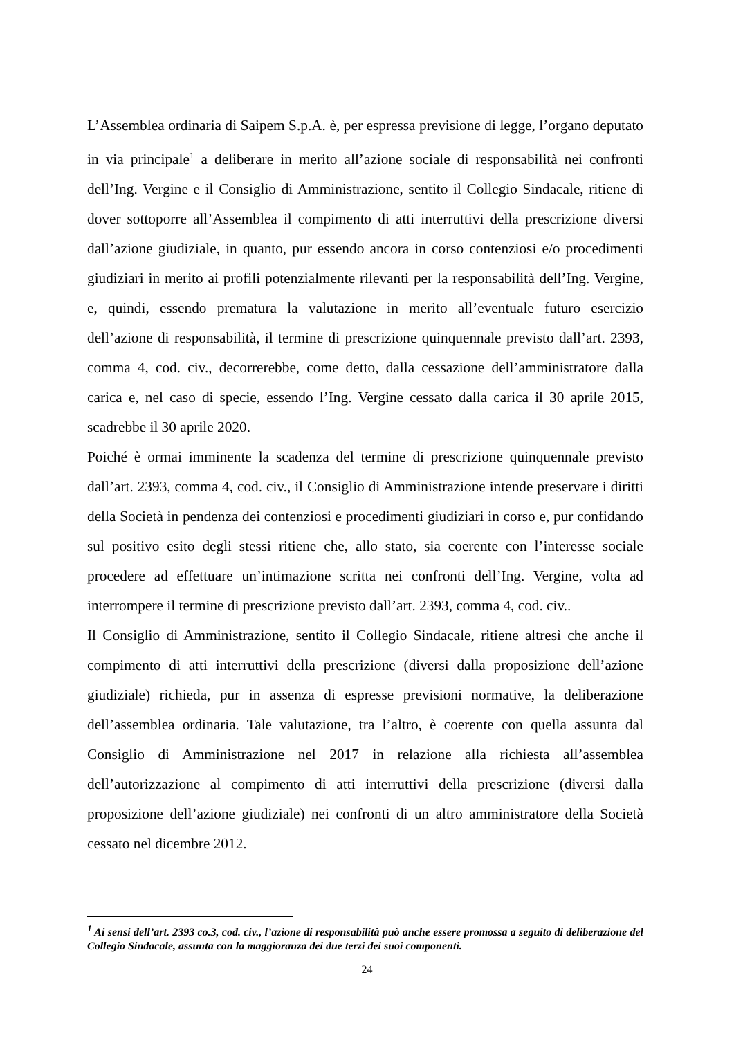L’Assemblea ordinaria di Saipem S.p.A. è, per espressa previsione di legge, l’organo deputato in via principale<sup>1</sup> a deliberare in merito all’azione sociale di responsabilità nei confronti dell’Ing. Vergine e il Consiglio di Amministrazione, sentito il Collegio Sindacale, ritiene di dover sottoporre all’Assemblea il compimento di atti interruttivi della prescrizione diversi dall’azione giudiziale, in quanto, pur essendo ancora in corso contenziosi e/o procedimenti giudiziari in merito ai profili potenzialmente rilevanti per la responsabilità dell’Ing. Vergine, e, quindi, essendo prematura la valutazione in merito all’eventuale futuro esercizio dell’azione di responsabilità, il termine di prescrizione quinquennale previsto dall’art. 2393, comma 4, cod. civ., decorrerebbe, come detto, dalla cessazione dell’amministratore dalla carica e, nel caso di specie, essendo l’Ing. Vergine cessato dalla carica il 30 aprile 2015, scadrebbe il 30 aprile 2020.
Poiché è ormai imminente la scadenza del termine di prescrizione quinquennale previsto dall’art. 2393, comma 4, cod. civ., il Consiglio di Amministrazione intende preservare i diritti della Società in pendenza dei contenziosi e procedimenti giudiziari in corso e, pur confidando sul positivo esito degli stessi ritiene che, allo stato, sia coerente con l’interesse sociale procedere ad effettuare un’intimazione scritta nei confronti dell’Ing. Vergine, volta ad interrompere il termine di prescrizione previsto dall’art. 2393, comma 4, cod. civ..
Il Consiglio di Amministrazione, sentito il Collegio Sindacale, ritiene altresì che anche il compimento di atti interruttivi della prescrizione (diversi dalla proposizione dell’azione giudiziale) richieda, pur in assenza di espresse previsioni normative, la deliberazione dell’assemblea ordinaria. Tale valutazione, tra l’altro, è coerente con quella assunta dal Consiglio di Amministrazione nel 2017 in relazione alla richiesta all’assemblea dell’autorizzazione al compimento di atti interruttivi della prescrizione (diversi dalla proposizione dell’azione giudiziale) nei confronti di un altro amministratore della Società cessato nel dicembre 2012.
<sup>1</sup> Ai sensi dell’art. 2393 co.3, cod. civ., l’azione di responsabilità può anche essere promossa a seguito di deliberazione del Collegio Sindacale, assunta con la maggioranza dei due terzi dei suoi componenti.
24